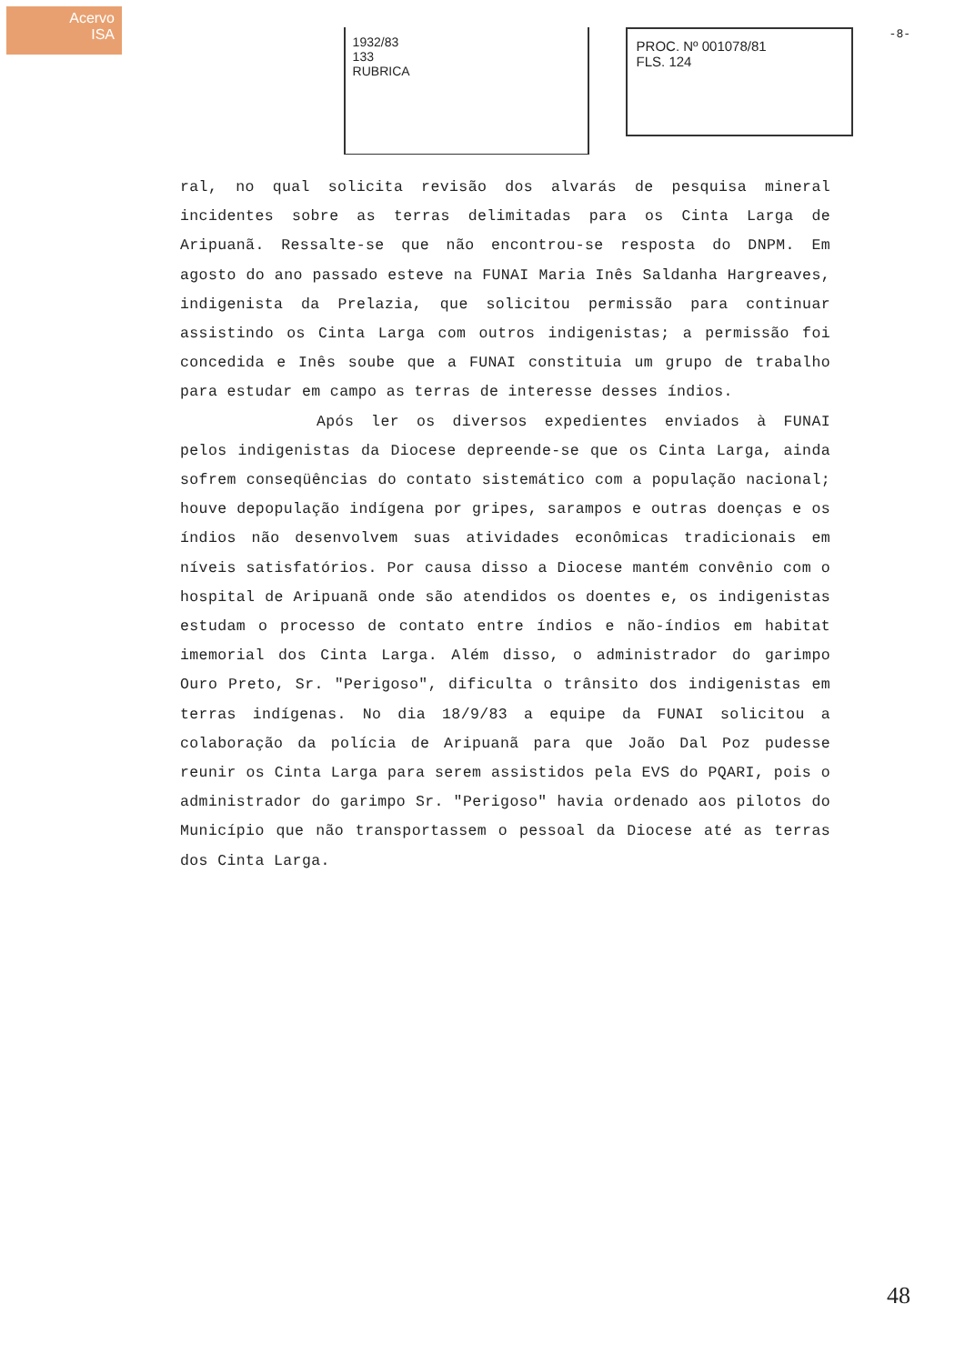Acervo
ISA
1932/83
133
RUBRICA
PROC. Nº 001078/81
FLS. 124
-8-
ral, no qual solicita revisão dos alvarás de pesquisa mineral incidentes sobre as terras delimitadas para os Cinta Larga de Aripuanã. Ressalte-se que não encontrou-se resposta do DNPM. Em agosto do ano passado esteve na FUNAI Maria Inês Saldanha Hargreaves, indigenista da Prelazia, que solicitou permissão para continuar assistindo os Cinta Larga com outros indigenistas; a permissão foi concedida e Inês soube que a FUNAI constituia um grupo de trabalho para estudar em campo as terras de interesse desses índios.
Após ler os diversos expedientes enviados à FUNAI pelos indigenistas da Diocese depreende-se que os Cinta Larga, ainda sofrem conseqüências do contato sistemático com a população nacional; houve depopulação indígena por gripes, sarampos e outras doenças e os índios não desenvolvem suas atividades econômicas tradicionais em níveis satisfatórios. Por causa disso a Diocese mantém convênio com o hospital de Aripuanã onde são atendidos os doentes e, os indigenistas estudam o processo de contato entre índios e não-índios em habitat imemorial dos Cinta Larga. Além disso, o administrador do garimpo Ouro Preto, Sr. "Perigoso", dificulta o trânsito dos indigenistas em terras indígenas. No dia 18/9/83 a equipe da FUNAI solicitou a colaboração da polícia de Aripuanã para que João Dal Poz pudesse reunir os Cinta Larga para serem assistidos pela EVS do PQARI, pois o administrador do garimpo Sr. "Perigoso" havia ordenado aos pilotos do Município que não transportassem o pessoal da Diocese até as terras dos Cinta Larga.
48